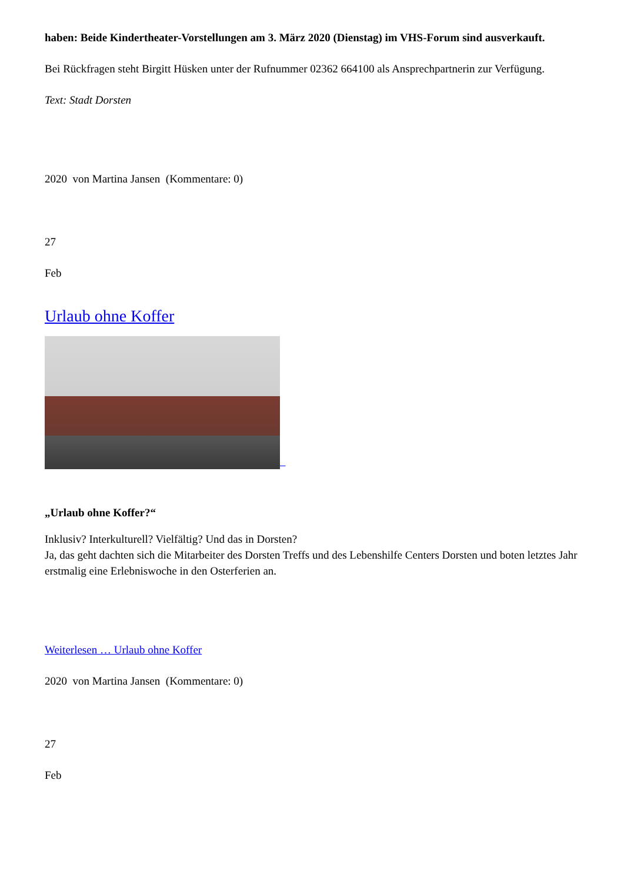haben: Beide Kindertheater-Vorstellungen am 3. März 2020 (Dienstag) im VHS-Forum sind ausverkauft.
Bei Rückfragen steht Birgitt Hüsken unter der Rufnummer 02362 664100 als Ansprechpartnerin zur Verfügung.
Text: Stadt Dorsten
2020 von Martina Jansen (Kommentare: 0)
27
Feb
Urlaub ohne Koffer
„Urlaub ohne Koffer?“
Inklusiv? Interkulturell? Vielfältig? Und das in Dorsten?
Ja, das geht dachten sich die Mitarbeiter des Dorsten Treffs und des Lebenshilfe Centers Dorsten und boten letztes Jahr erstmalig eine Erlebniswoche in den Osterferien an.
Weiterlesen … Urlaub ohne Koffer
2020 von Martina Jansen (Kommentare: 0)
27
Feb